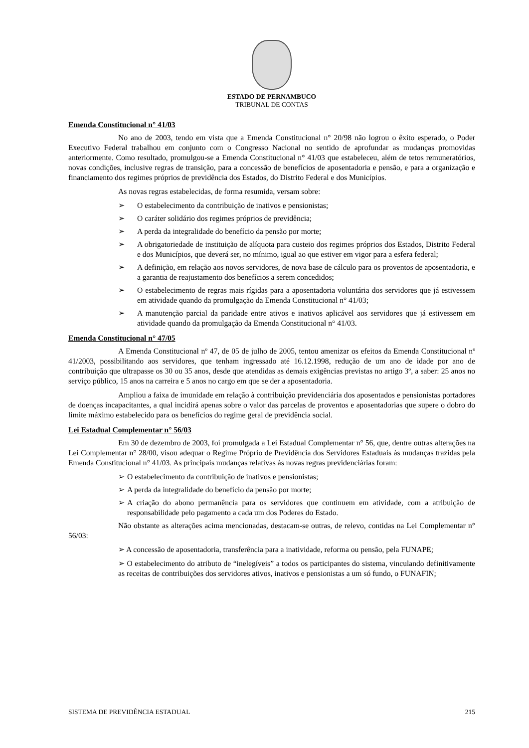ESTADO DE PERNAMBUCO
TRIBUNAL DE CONTAS
Emenda Constitucional n° 41/03
No ano de 2003, tendo em vista que a Emenda Constitucional n° 20/98 não logrou o êxito esperado, o Poder Executivo Federal trabalhou em conjunto com o Congresso Nacional no sentido de aprofundar as mudanças promovidas anteriormente. Como resultado, promulgou-se a Emenda Constitucional n° 41/03 que estabeleceu, além de tetos remuneratórios, novas condições, inclusive regras de transição, para a concessão de benefícios de aposentadoria e pensão, e para a organização e financiamento dos regimes próprios de previdência dos Estados, do Distrito Federal e dos Municípios.
As novas regras estabelecidas, de forma resumida, versam sobre:
➢ O estabelecimento da contribuição de inativos e pensionistas;
➢ O caráter solidário dos regimes próprios de previdência;
➢ A perda da integralidade do benefício da pensão por morte;
➢ A obrigatoriedade de instituição de alíquota para custeio dos regimes próprios dos Estados, Distrito Federal e dos Municípios, que deverá ser, no mínimo, igual ao que estiver em vigor para a esfera federal;
➢ A definição, em relação aos novos servidores, de nova base de cálculo para os proventos de aposentadoria, e a garantia de reajustamento dos benefícios a serem concedidos;
➢ O estabelecimento de regras mais rígidas para a aposentadoria voluntária dos servidores que já estivessem em atividade quando da promulgação da Emenda Constitucional n° 41/03;
➢ A manutenção parcial da paridade entre ativos e inativos aplicável aos servidores que já estivessem em atividade quando da promulgação da Emenda Constitucional n° 41/03.
Emenda Constitucional n° 47/05
A Emenda Constitucional nº 47, de 05 de julho de 2005, tentou amenizar os efeitos da Emenda Constitucional nº 41/2003, possibilitando aos servidores, que tenham ingressado até 16.12.1998, redução de um ano de idade por ano de contribuição que ultrapasse os 30 ou 35 anos, desde que atendidas as demais exigências previstas no artigo 3º, a saber: 25 anos no serviço público, 15 anos na carreira e 5 anos no cargo em que se der a aposentadoria.
Ampliou a faixa de imunidade em relação à contribuição previdenciária dos aposentados e pensionistas portadores de doenças incapacitantes, a qual incidirá apenas sobre o valor das parcelas de proventos e aposentadorias que supere o dobro do limite máximo estabelecido para os benefícios do regime geral de previdência social.
Lei Estadual Complementar n° 56/03
Em 30 de dezembro de 2003, foi promulgada a Lei Estadual Complementar n° 56, que, dentre outras alterações na Lei Complementar n° 28/00, visou adequar o Regime Próprio de Previdência dos Servidores Estaduais às mudanças trazidas pela Emenda Constitucional n° 41/03. As principais mudanças relativas às novas regras previdenciárias foram:
➢ O estabelecimento da contribuição de inativos e pensionistas;
➢ A perda da integralidade do benefício da pensão por morte;
➢ A criação do abono permanência para os servidores que continuem em atividade, com a atribuição de responsabilidade pelo pagamento a cada um dos Poderes do Estado.
Não obstante as alterações acima mencionadas, destacam-se outras, de relevo, contidas na Lei Complementar n° 56/03:
➢ A concessão de aposentadoria, transferência para a inatividade, reforma ou pensão, pela FUNAPE;
➢ O estabelecimento do atributo de “inelegíveis” a todos os participantes do sistema, vinculando definitivamente as receitas de contribuições dos servidores ativos, inativos e pensionistas a um só fundo, o FUNAFIN;
SISTEMA DE PREVIDÊNCIA ESTADUAL 215